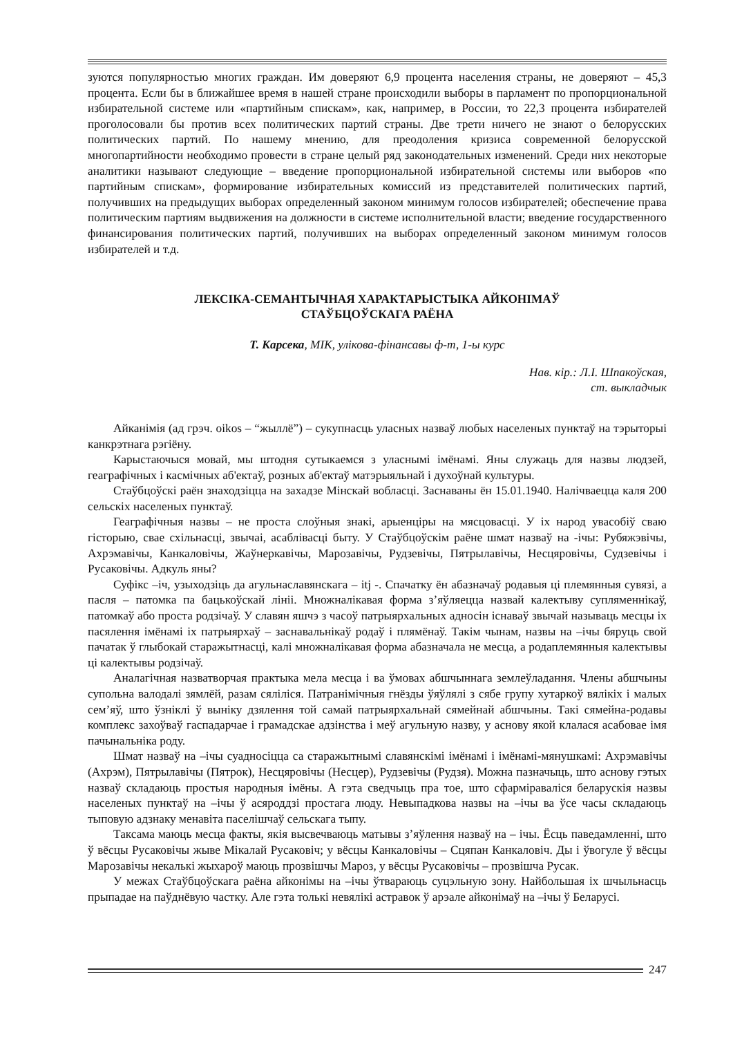зуются популярностью многих граждан. Им доверяют 6,9 процента населения страны, не доверяют – 45,3 процента. Если бы в ближайшее время в нашей стране происходили выборы в парламент по пропорциональной избирательной системе или «партийным спискам», как, например, в России, то 22,3 процента избирателей проголосовали бы против всех политических партий страны. Две трети ничего не знают о белорусских политических партий. По нашему мнению, для преодоления кризиса современной белорусской многопартийности необходимо провести в стране целый ряд законодательных изменений. Среди них некоторые аналитики называют следующие – введение пропорциональной избирательной системы или выборов «по партийным спискам», формирование избирательных комиссий из представителей политических партий, получивших на предыдущих выборах определенный законом минимум голосов избирателей; обеспечение права политическим партиям выдвижения на должности в системе исполнительной власти; введение государственного финансирования политических партий, получивших на выборах определенный законом минимум голосов избирателей и т.д.
ЛЕКСІКА-СЕМАНТЫЧНАЯ ХАРАКТАРЫСТЫКА АЙКОНІМАЎ
СТАЎБЦОЎСКАГА РАЁНА
Т. Карсека, МІК, улікова-фінансавы ф-т, 1-ы курс
Нав. кір.: Л.І. Шпакоўская,
ст. выкладчык
Айканімія (ад грэч. oikos – “жыллё”) – сукупнасць уласных назваў любых населеных пунктаў на тэрыторыі канкрэтнага рэгіёну.
Карыстаючыся мовай, мы штодня сутыкаемся з уласнымі імёнамі. Яны служаць для назвы людзей, геаграфічных і касмічных аб'ектаў, розных аб'ектаў матэрыяльнай і духоўнай культуры.
Стаўбцоўскі раён знаходзіцца на захадзе Мінскай вобласці. Заснаваны ён 15.01.1940. Налічваецца каля 200 сельскіх населеных пунктаў.
Геаграфічныя назвы – не проста слоўныя знакі, арыенціры на мясцовасці. У іх народ увасобіў сваю гісторыю, свае схільнасці, звычаі, асаблівасці быту. У Стаўбцоўскім раёне шмат назваў на -ічы: Рубяжэвічы, Ахрэмавічы, Канкаловічы, Жаўнеркавічы, Марозавічы, Рудзевічы, Пятрылавічы, Несцяровічы, Судзевічы і Русаковічы. Адкуль яны?
Суфікс –іч, узыходзіць да агульнаславянскага – itj -. Спачатку ён абазначаў родавыя ці племянныя сувязі, а пасля – патомка па бацькоўскай лініі. Множналікавая форма з’яўляецца назвай калектыву супляменнікаў, патомкаў або проста родзічаў. У славян яшчэ з часоў патрыярхальных адносін існаваў звычай называць месцы іх пасялення імёнамі іх патрыярхаў – заснавальнікаў родаў і плямёнаў. Такім чынам, назвы на –ічы бяруць свой пачатак ў глыбокай старажытнасці, калі множналікавая форма абазначала не месца, а родаплемянныя калектывы ці калектывы родзічаў.
Аналагічная назватворчая практыка мела месца і ва ўмовах абшчыннага землеўладання. Члены абшчыны супольна валодалі зямлёй, разам сяліліся. Патранімічныя гнёзды ўяўлялі з сябе групу хутаркоў вялікіх і малых сем’яў, што ўзніклі ў выніку дзялення той самай патрыярхальнай сямейнай абшчыны. Такі сямейна-родавы комплекс захоўваў гаспадарчае і грамадскае адзінства і меў агульную назву, у аснову якой клалася асабовае імя пачынальніка роду.
Шмат назваў на –ічы суадносіцца са старажытнымі славянскімі імёнамі і імёнамі-мянушкамі: Ахрэмавічы (Ахрэм), Пятрылавічы (Пятрок), Несцяровічы (Несцер), Рудзевічы (Рудзя). Можна пазначыць, што аснову гэтых назваў складаюць простыя народныя імёны. А гэта сведчыць пра тое, што сфарміраваліся беларускія назвы населеных пунктаў на –ічы ў асяроддзі простага люду. Невыпадкова назвы на –ічы ва ўсе часы складаюць тыповую адзнаку менавіта паселішчаў сельскага тыпу.
Таксама маюць месца факты, якія высвечваюць матывы з’яўлення назваў на – ічы. Ёсць паведамленні, што ў вёсцы Русаковічы жыве Мікалай Русаковіч; у вёсцы Канкаловічы – Сцяпан Канкаловіч. Ды і ўвогуле ў вёсцы Марозавічы некалькі жыхароў маюць прозвішчы Мароз, у вёсцы Русаковічы – прозвішча Русак.
У межах Стаўбцоўскага раёна айконімы на –ічы ўтвараюць суцэльную зону. Найбольшая іх шчыльнасць прыпадае на паўднёвую частку. Але гэта толькі невялікі астравок ў арэале айконімаў на –ічы ў Беларусі.
247